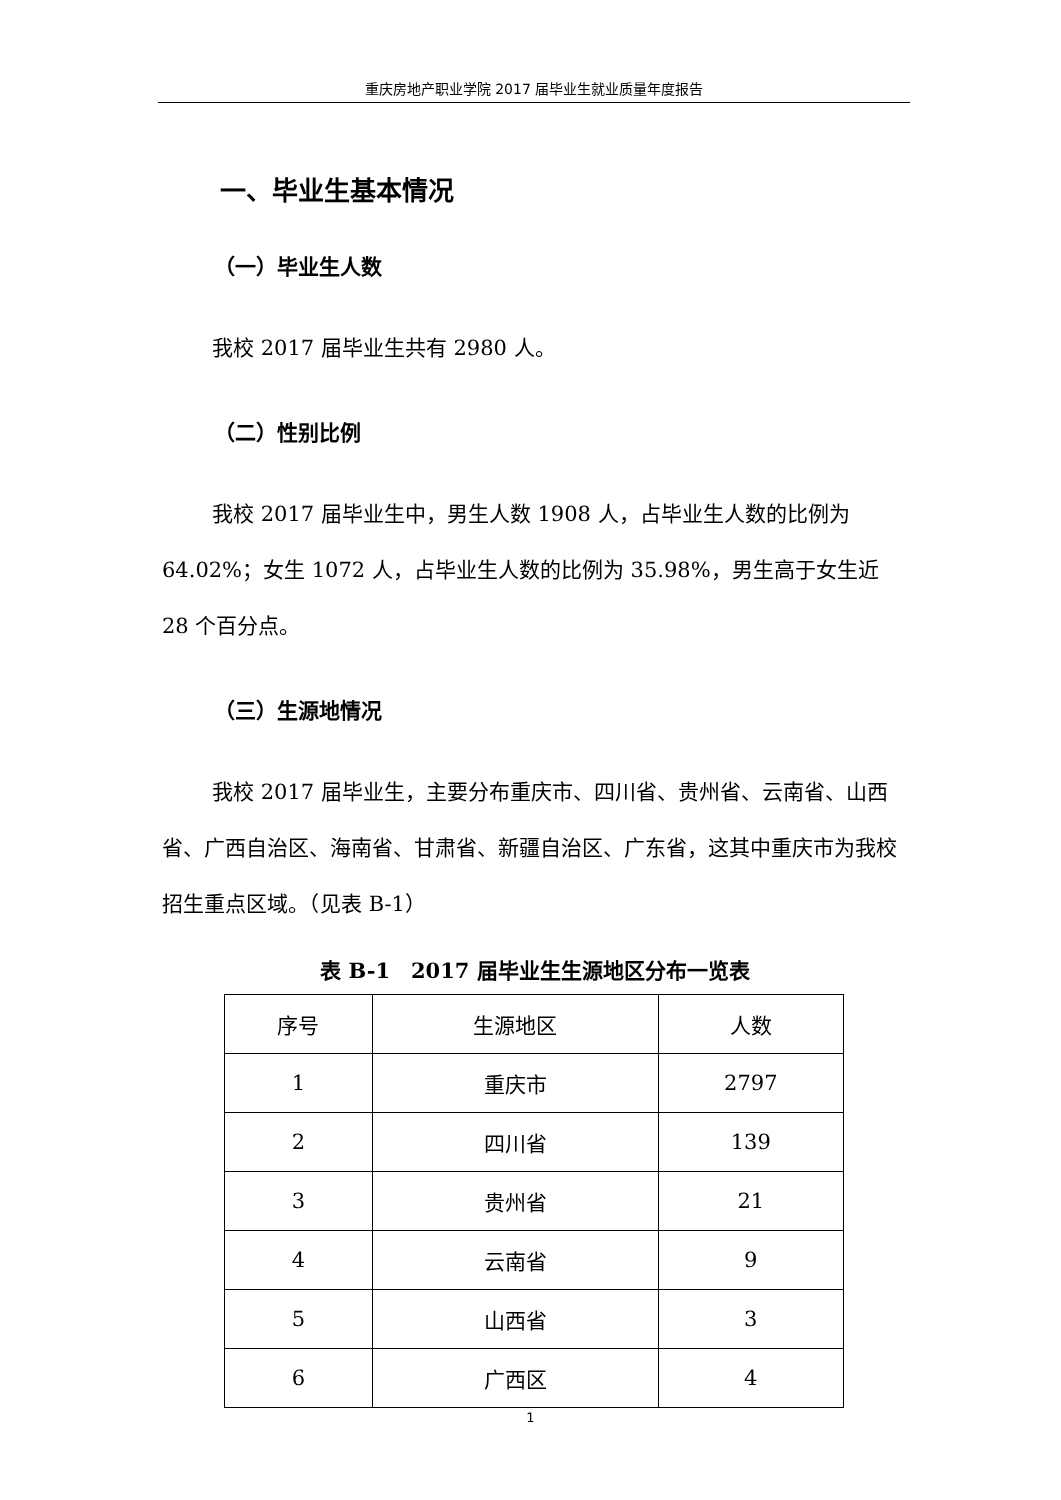重庆房地产职业学院 2017 届毕业生就业质量年度报告
一、毕业生基本情况
（一）毕业生人数
我校 2017 届毕业生共有 2980 人。
（二）性别比例
我校 2017 届毕业生中，男生人数 1908 人，占毕业生人数的比例为 64.02%；女生 1072 人，占毕业生人数的比例为 35.98%，男生高于女生近 28 个百分点。
（三）生源地情况
我校 2017 届毕业生，主要分布重庆市、四川省、贵州省、云南省、山西省、广西自治区、海南省、甘肃省、新疆自治区、广东省，这其中重庆市为我校招生重点区域。（见表 B-1）
表 B-1　2017 届毕业生生源地区分布一览表
| 序号 | 生源地区 | 人数 |
| 1 | 重庆市 | 2797 |
| 2 | 四川省 | 139 |
| 3 | 贵州省 | 21 |
| 4 | 云南省 | 9 |
| 5 | 山西省 | 3 |
| 6 | 广西区 | 4 |
1